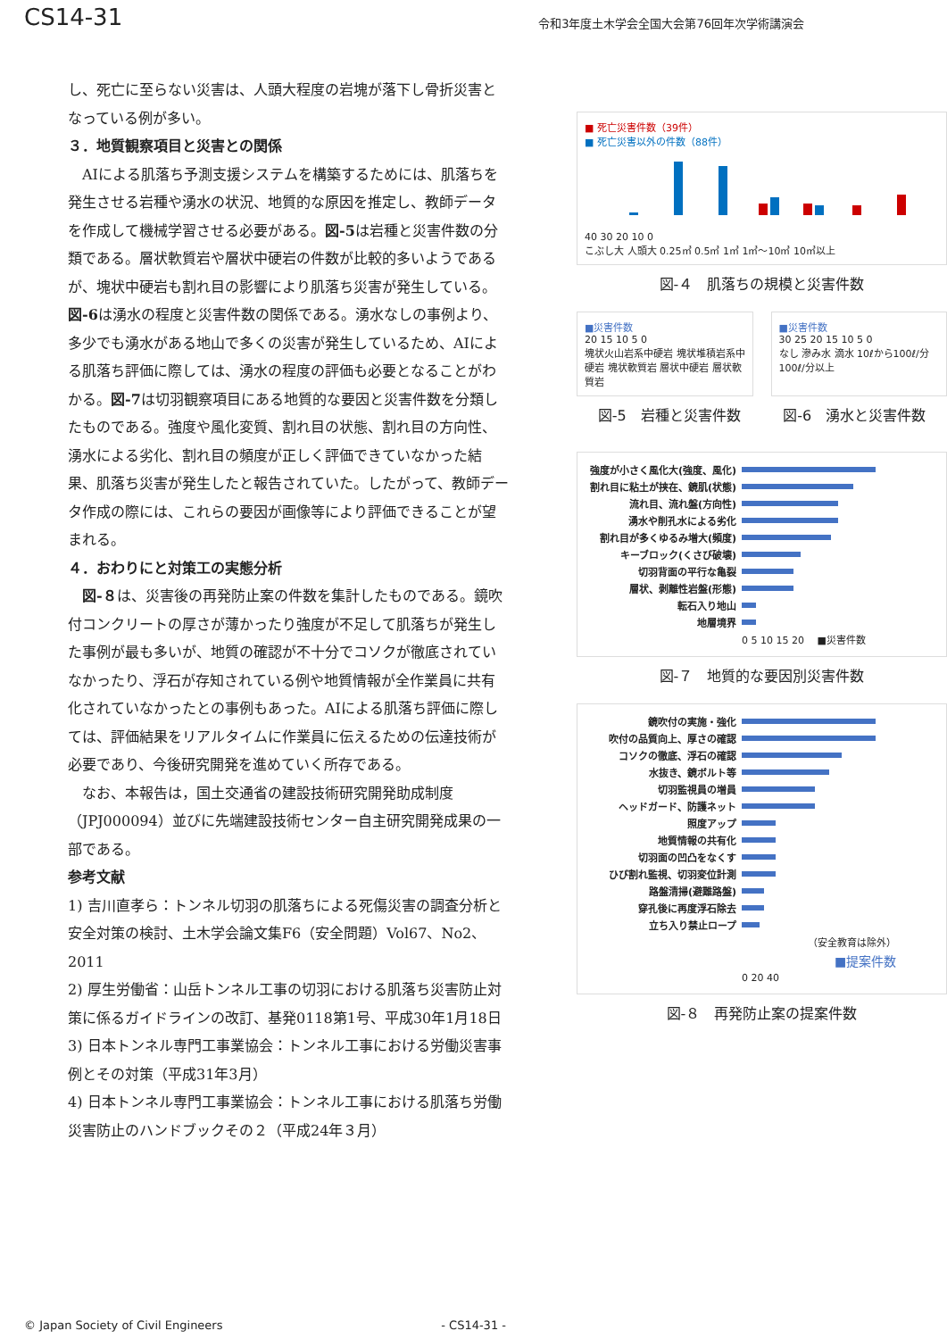CS14-31
令和3年度土木学会全国大会第76回年次学術講演会
し、死亡に至らない災害は、人頭大程度の岩塊が落下し骨折災害となっている例が多い。
３．地質観察項目と災害との関係
　AIによる肌落ち予測支援システムを構築するためには、肌落ちを発生させる岩種や湧水の状況、地質的な原因を推定し、教師データを作成して機械学習させる必要がある。図-5は岩種と災害件数の分類である。層状軟質岩や層状中硬岩の件数が比較的多いようであるが、塊状中硬岩も割れ目の影響により肌落ち災害が発生している。図-6は湧水の程度と災害件数の関係である。湧水なしの事例より、多少でも湧水がある地山で多くの災害が発生しているため、AIによる肌落ち評価に際しては、湧水の程度の評価も必要となることがわかる。図-7は切羽観察項目にある地質的な要因と災害件数を分類したものである。強度や風化変質、割れ目の状態、割れ目の方向性、湧水による劣化、割れ目の頻度が正しく評価できていなかった結果、肌落ち災害が発生したと報告されていた。したがって、教師データ作成の際には、これらの要因が画像等により評価できることが望まれる。
４．おわりにと対策工の実態分析
　図-８は、災害後の再発防止案の件数を集計したものである。鏡吹付コンクリートの厚さが薄かったり強度が不足して肌落ちが発生した事例が最も多いが、地質の確認が不十分でコソクが徹底されていなかったり、浮石が存知されている例や地質情報が全作業員に共有化されていなかったとの事例もあった。AIによる肌落ち評価に際しては、評価結果をリアルタイムに作業員に伝えるための伝達技術が必要であり、今後研究開発を進めていく所存である。
　なお、本報告は，国土交通省の建設技術研究開発助成制度（JPJ000094）並びに先端建設技術センター自主研究開発成果の一部である。
参考文献
1) 吉川直孝ら：トンネル切羽の肌落ちによる死傷災害の調査分析と安全対策の検討、土木学会論文集F6（安全問題）Vol67、No2、2011
2) 厚生労働省：山岳トンネル工事の切羽における肌落ち災害防止対策に係るガイドラインの改訂、基発0118第1号、平成30年1月18日
3) 日本トンネル専門工事業協会：トンネル工事における労働災害事例とその対策（平成31年3月）
4) 日本トンネル専門工事業協会：トンネル工事における肌落ち労働災害防止のハンドブックその２（平成24年３月）
■ 死亡災害件数（39件）
■ 死亡災害以外の件数（88件）
40 30 20 10 0
こぶし大 人頭大 0.25㎥ 0.5㎥ 1㎥ 1㎥～10㎥ 10㎥以上
図-４　肌落ちの規模と災害件数
■災害件数
20 15 10 5 0
塊状火山岩系中硬岩 塊状堆積岩系中硬岩 塊状軟質岩 層状中硬岩 層状軟質岩
■災害件数
30 25 20 15 10 5 0
なし 滲み水 滴水 10ℓから100ℓ/分 100ℓ/分以上
図-5　岩種と災害件数 図-6　湧水と災害件数
強度が小さく風化大(強度、風化)
割れ目に粘土が挟在、鏡肌(状態)
流れ目、流れ盤(方向性)
湧水や削孔水による劣化
割れ目が多くゆるみ増大(頻度)
キーブロック(くさび破壊)
切羽背面の平行な亀裂
層状、剥離性岩盤(形態)
転石入り地山
地層境界
0 5 10 15 20 　■災害件数
図-７　地質的な要因別災害件数
鏡吹付の実施・強化
吹付の品質向上、厚さの確認
コソクの徹底、浮石の確認
水抜き、鏡ボルト等
切羽監視員の増員
ヘッドガード、防護ネット
照度アップ
地質情報の共有化
切羽面の凹凸をなくす
ひび割れ監視、切羽変位計測
路盤清掃(避難路盤)
穿孔後に再度浮石除去
立ち入り禁止ロープ
（安全教育は除外）
■提案件数
0 20 40
図-８　再発防止案の提案件数
© Japan Society of Civil Engineers - CS14-31 -